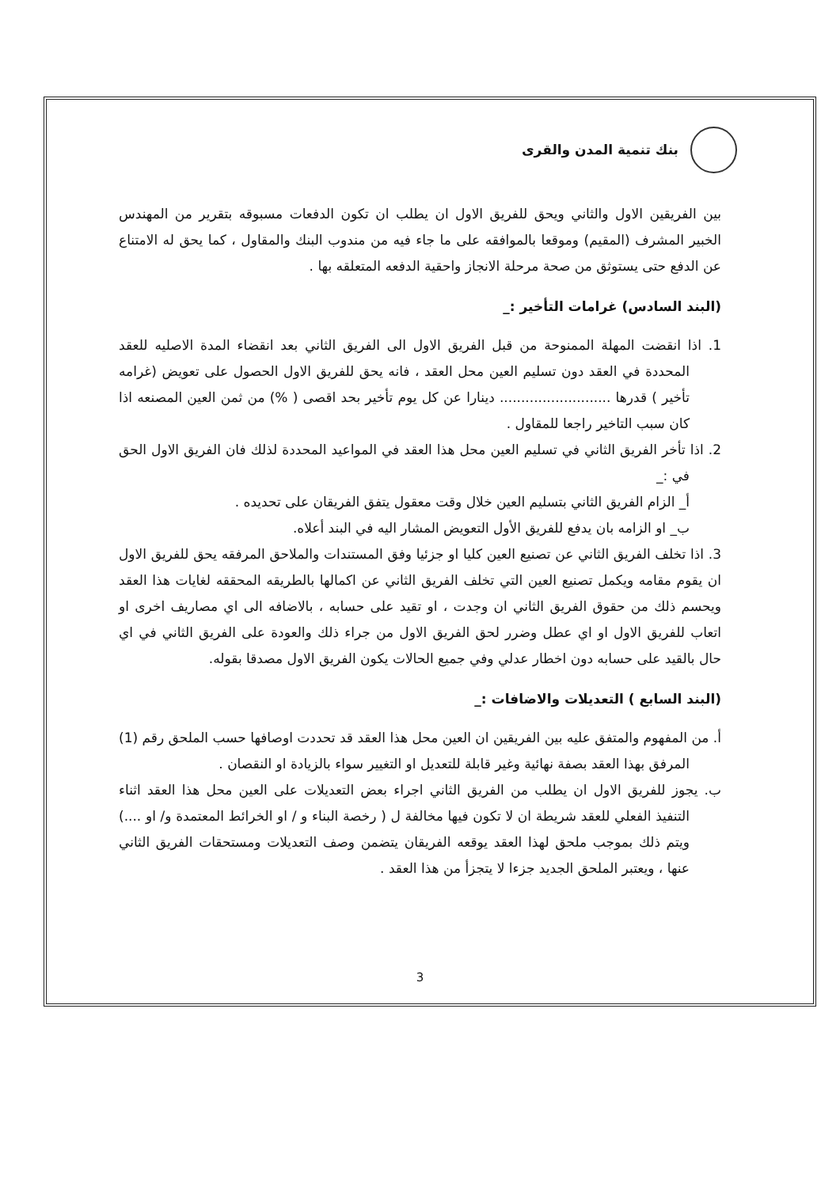بنك تنمية المدن والقرى
بين الفريقين الاول والثاني ويحق للفريق الاول ان يطلب ان تكون الدفعات مسبوقه بتقرير من المهندس الخبير المشرف (المقيم) وموقعا بالموافقه على ما جاء فيه من مندوب البنك والمقاول ، كما يحق له الامتناع عن الدفع حتى يستوثق من صحة مرحلة الانجاز واحقية الدفعه المتعلقه بها .
(البند السادس) غرامات التأخير :_
1. اذا انقضت المهلة الممنوحة من قبل الفريق الاول الى الفريق الثاني بعد انقضاء المدة الاصليه للعقد المحددة في العقد دون تسليم العين محل العقد ، فانه يحق للفريق الاول الحصول على تعويض (غرامه تأخير ) قدرها .......................... دينارا عن كل يوم تأخير بحد اقصى ( %) من ثمن العين المصنعه اذا كان سبب التاخير راجعا للمقاول .
2. اذا تأخر الفريق الثاني في تسليم العين محل هذا العقد في المواعيد المحددة لذلك فان الفريق الاول الحق في :_
أ_ الزام الفريق الثاني بتسليم العين خلال وقت معقول يتفق الفريقان على تحديده .
ب_ او الزامه بان يدفع للفريق الأول التعويض المشار اليه في البند أعلاه.
3. اذا تخلف الفريق الثاني عن تصنيع العين كليا او جزئيا وفق المستندات والملاحق المرفقه يحق للفريق الاول ان يقوم مقامه ويكمل تصنيع العين التي تخلف الفريق الثاني عن اكمالها بالطريقه المحققه لغايات هذا العقد ويحسم ذلك من حقوق الفريق الثاني ان وجدت ، او تقيد على حسابه ، بالاضافه الى اي مصاريف اخرى او اتعاب للفريق الاول او اي عطل وضرر لحق الفريق الاول من جراء ذلك والعودة على الفريق الثاني في اي حال بالقيد على حسابه دون اخطار عدلي وفي جميع الحالات يكون الفريق الاول مصدقا بقوله.
(البند السابع ) التعديلات والاضافات :_
أ. من المفهوم والمتفق عليه بين الفريقين ان العين محل هذا العقد قد تحددت اوصافها حسب الملحق رقم (1) المرفق بهذا العقد بصفة نهائية وغير قابلة للتعديل او التغيير سواء بالزيادة او النقصان .
ب. يجوز للفريق الاول ان يطلب من الفريق الثاني اجراء بعض التعديلات على العين محل هذا العقد اثناء التنفيذ الفعلي للعقد شريطة ان لا تكون فيها مخالفة ل ( رخصة البناء و / او الخرائط المعتمدة و/ او ....) ويتم ذلك بموجب ملحق لهذا العقد يوقعه الفريقان يتضمن وصف التعديلات ومستحقات الفريق الثاني عنها ، ويعتبر الملحق الجديد جزءا لا يتجزأ من هذا العقد .
3